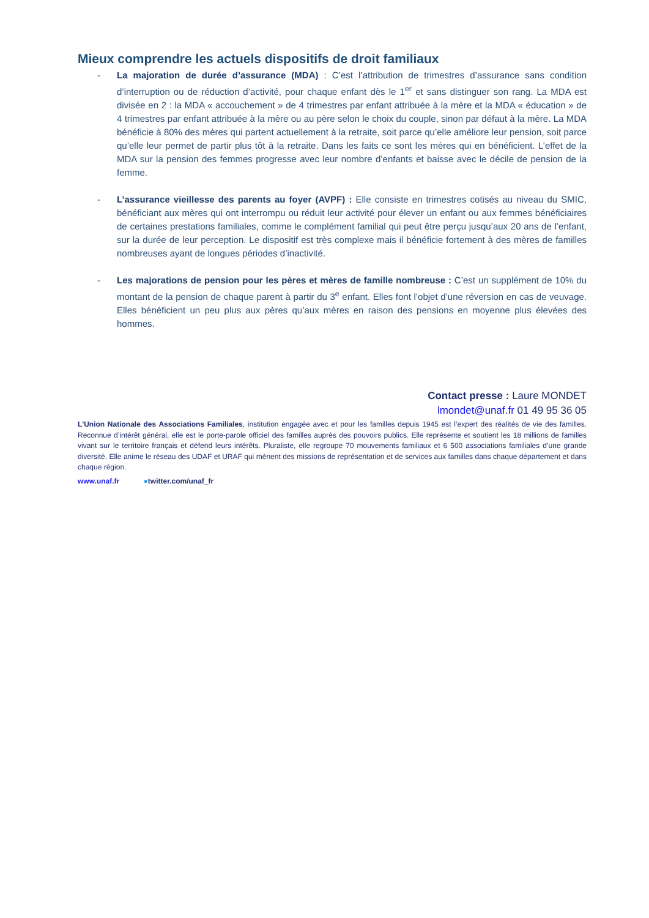Mieux comprendre les actuels dispositifs de droit familiaux
- La majoration de durée d’assurance (MDA) : C’est l’attribution de trimestres d’assurance sans condition d’interruption ou de réduction d’activité, pour chaque enfant dès le 1<sup>er</sup> et sans distinguer son rang. La MDA est divisée en 2 : la MDA « accouchement » de 4 trimestres par enfant attribuée à la mère et la MDA « éducation » de 4 trimestres par enfant attribuée à la mère ou au père selon le choix du couple, sinon par défaut à la mère. La MDA bénéficie à 80% des mères qui partent actuellement à la retraite, soit parce qu’elle améliore leur pension, soit parce qu’elle leur permet de partir plus tôt à la retraite. Dans les faits ce sont les mères qui en bénéficient. L’effet de la MDA sur la pension des femmes progresse avec leur nombre d’enfants et baisse avec le décile de pension de la femme.
- L’assurance vieillesse des parents au foyer (AVPF) : Elle consiste en trimestres cotisés au niveau du SMIC, bénéficiant aux mères qui ont interrompu ou réduit leur activité pour élever un enfant ou aux femmes bénéficiaires de certaines prestations familiales, comme le complément familial qui peut être perçu jusqu’aux 20 ans de l’enfant, sur la durée de leur perception. Le dispositif est très complexe mais il bénéficie fortement à des mères de familles nombreuses ayant de longues périodes d’inactivité.
- Les majorations de pension pour les pères et mères de famille nombreuse : C’est un supplément de 10% du montant de la pension de chaque parent à partir du 3<sup>e</sup> enfant. Elles font l’objet d’une réversion en cas de veuvage. Elles bénéficient un peu plus aux pères qu’aux mères en raison des pensions en moyenne plus élevées des hommes.
Contact presse : Laure MONDET
lmondet@unaf.fr 01 49 95 36 05
L'Union Nationale des Associations Familiales, institution engagée avec et pour les familles depuis 1945 est l’expert des réalités de vie des familles. Reconnue d’intérêt général, elle est le porte-parole officiel des familles auprès des pouvoirs publics. Elle représente et soutient les 18 millions de familles vivant sur le territoire français et défend leurs intérêts. Pluraliste, elle regroupe 70 mouvements familiaux et 6 500 associations familiales d’une grande diversité. Elle anime le réseau des UDAF et URAF qui mènent des missions de représentation et de services aux familles dans chaque département et dans chaque région.
www.unaf.fr ●twitter.com/unaf_fr